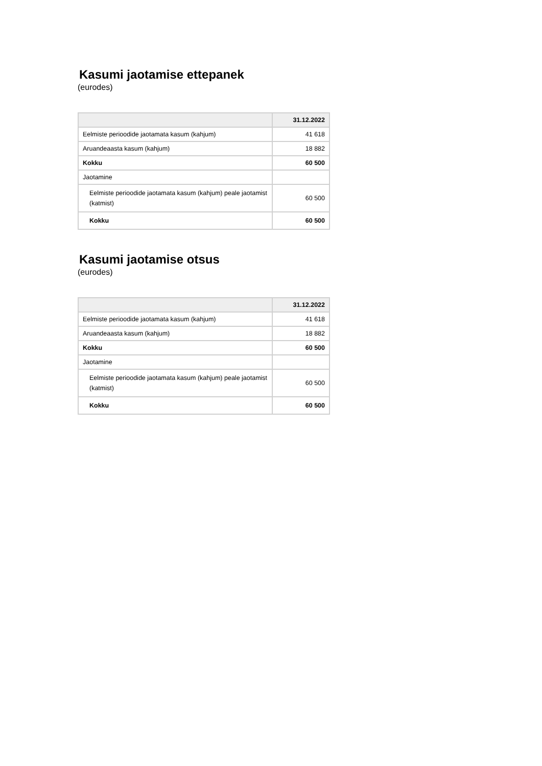Kasumi jaotamise ettepanek
(eurodes)
| | 31.12.2022 |
| --- | --- |
| Eelmiste perioodide jaotamata kasum (kahjum) | 41 618 |
| Aruandeaasta kasum (kahjum) | 18 882 |
| Kokku | 60 500 |
| Jaotamine | |
| Eelmiste perioodide jaotamata kasum (kahjum) peale jaotamist (katmist) | 60 500 |
| Kokku | 60 500 |
Kasumi jaotamise otsus
(eurodes)
| | 31.12.2022 |
| --- | --- |
| Eelmiste perioodide jaotamata kasum (kahjum) | 41 618 |
| Aruandeaasta kasum (kahjum) | 18 882 |
| Kokku | 60 500 |
| Jaotamine | |
| Eelmiste perioodide jaotamata kasum (kahjum) peale jaotamist (katmist) | 60 500 |
| Kokku | 60 500 |